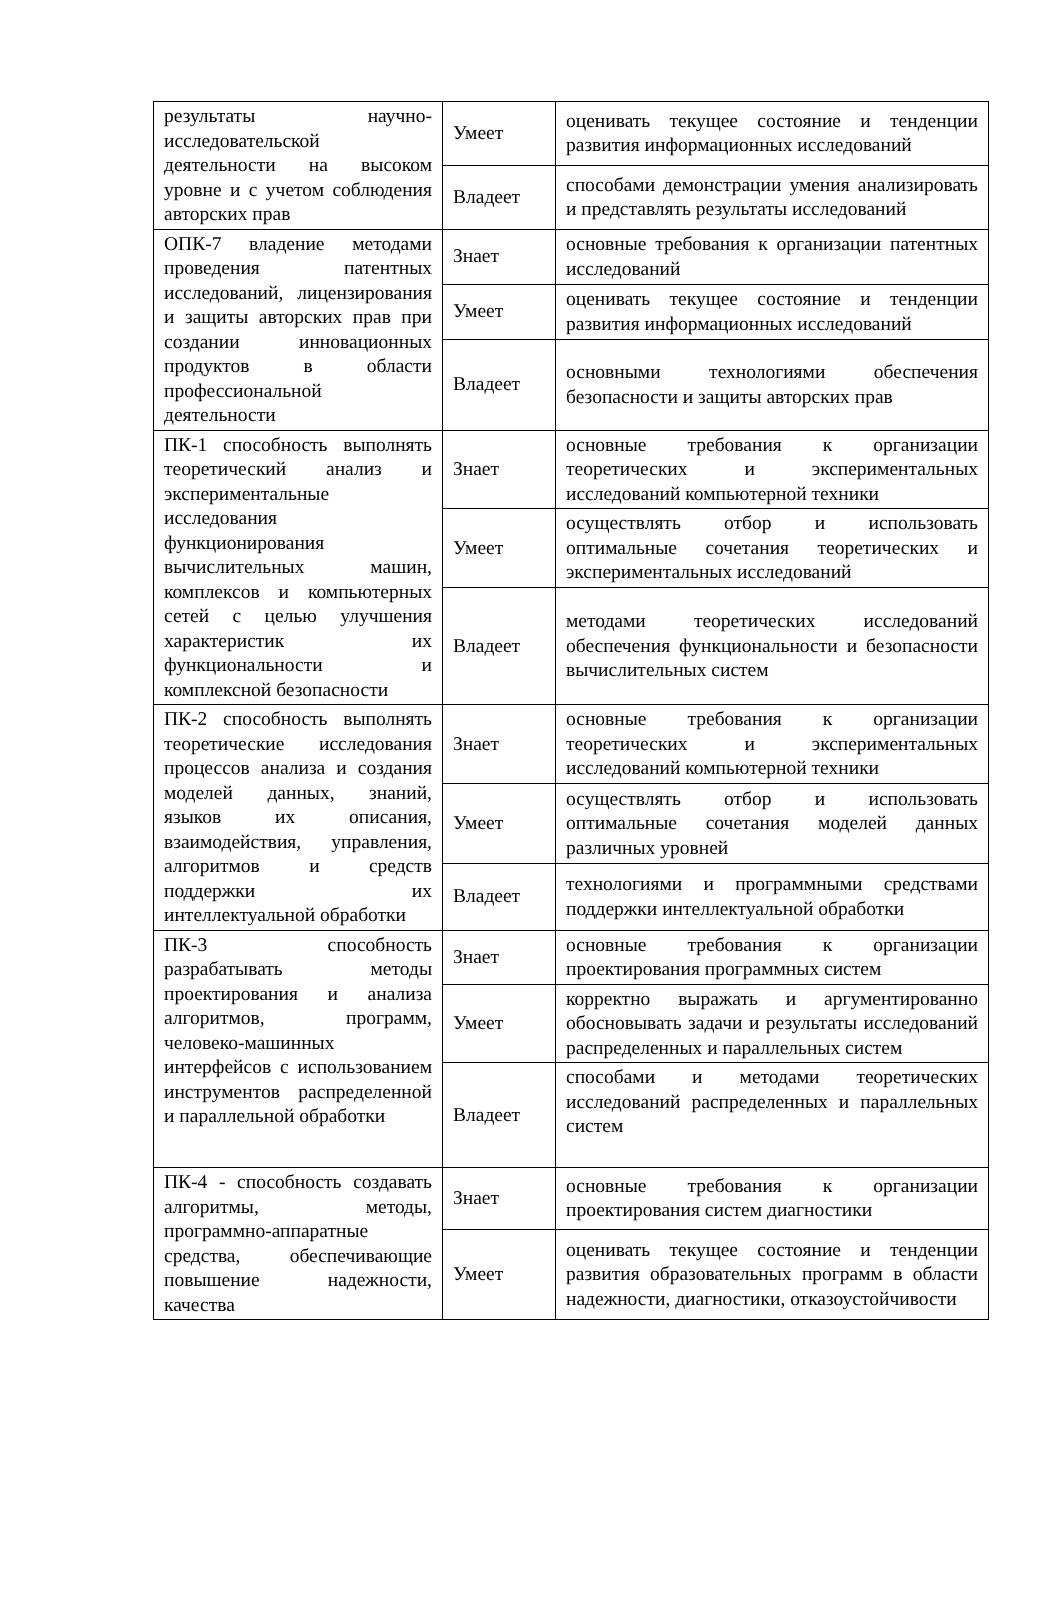| результаты научно-исследовательской деятельности на высоком уровне и с учетом соблюдения авторских прав | Умеет | оценивать текущее состояние и тенденции развития информационных исследований |
| | Владеет | способами демонстрации умения анализировать и представлять результаты исследований |
| ОПК-7 владение методами проведения патентных исследований, лицензирования и защиты авторских прав при создании инновационных продуктов в области профессиональной деятельности | Знает | основные требования к организации патентных исследований |
| | Умеет | оценивать текущее состояние и тенденции развития информационных исследований |
| | Владеет | основными технологиями обеспечения безопасности и защиты авторских прав |
| ПК-1 способность выполнять теоретический анализ и экспериментальные исследования функционирования вычислительных машин, комплексов и компьютерных сетей с целью улучшения характеристик их функциональности и комплексной безопасности | Знает | основные требования к организации теоретических и экспериментальных исследований компьютерной техники |
| | Умеет | осуществлять отбор и использовать оптимальные сочетания теоретических и экспериментальных исследований |
| | Владеет | методами теоретических исследований обеспечения функциональности и безопасности вычислительных систем |
| ПК-2 способность выполнять теоретические исследования процессов анализа и создания моделей данных, знаний, языков их описания, взаимодействия, управления, алгоритмов и средств поддержки их интеллектуальной обработки | Знает | основные требования к организации теоретических и экспериментальных исследований компьютерной техники |
| | Умеет | осуществлять отбор и использовать оптимальные сочетания моделей данных различных уровней |
| | Владеет | технологиями и программными средствами поддержки интеллектуальной обработки |
| ПК-3 способность разрабатывать методы проектирования и анализа алгоритмов, программ, человеко-машинных интерфейсов с использованием инструментов распределенной и параллельной обработки | Знает | основные требования к организации проектирования программных систем |
| | Умеет | корректно выражать и аргументированно обосновывать задачи и результаты исследований распределенных и параллельных систем |
| | Владеет | способами и методами теоретических исследований распределенных и параллельных систем |
| ПК-4 - способность создавать алгоритмы, методы, программно-аппаратные средства, обеспечивающие повышение надежности, качества | Знает | основные требования к организации проектирования систем диагностики |
| | Умеет | оценивать текущее состояние и тенденции развития образовательных программ в области надежности, диагностики, отказоустойчивости |